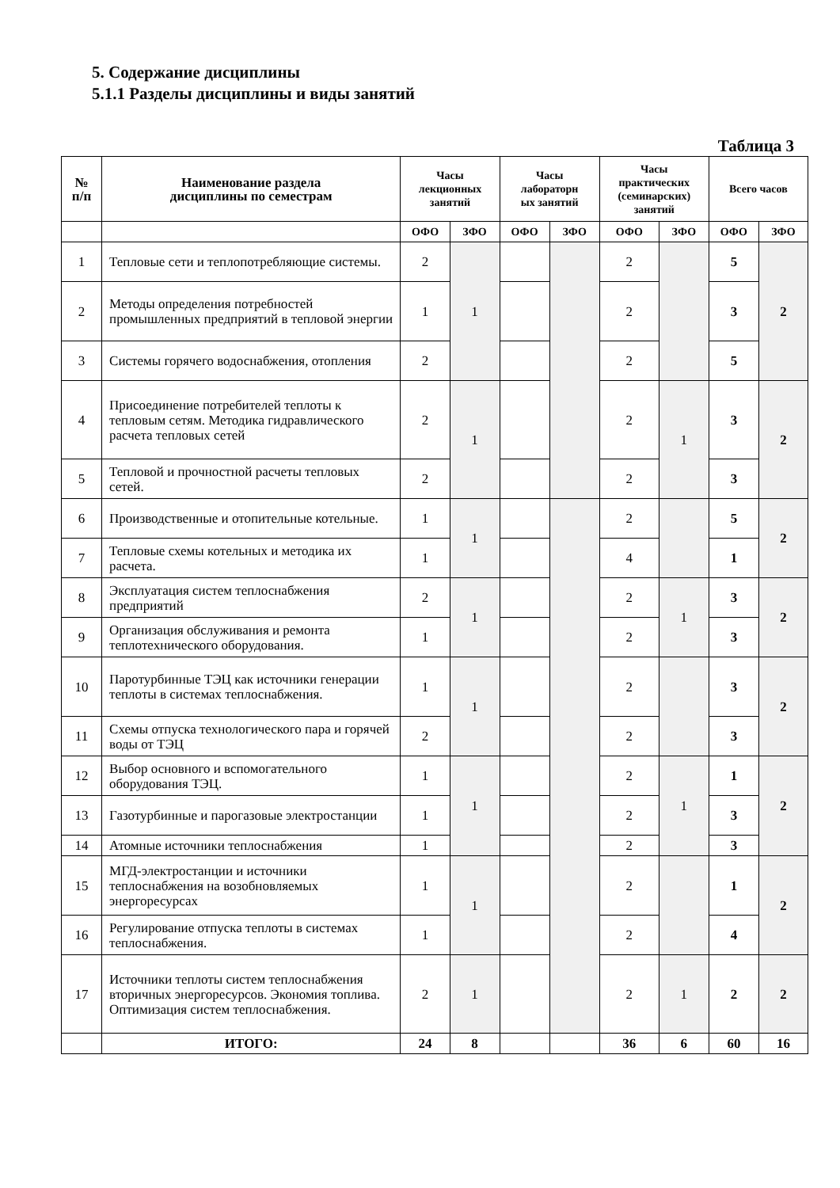5. Содержание дисциплины
5.1.1 Разделы дисциплины и виды занятий
Таблица 3
| № п/п | Наименование раздела дисциплины по семестрам | Часы лекционных занятий | | Часы лабораторн ых занятий | | Часы практических (семинарских) занятий | | Всего часов | |
| --- | --- | --- | --- | --- | --- | --- | --- | --- | --- |
| | | ОФО | ЗФО | ОФО | ЗФО | ОФО | ЗФО | ОФО | ЗФО |
| 1 | Тепловые сети и теплопотребляющие системы. | 2 | 1 | | | 2 | | 5 | 2 |
| 2 | Методы определения потребностей промышленных предприятий в тепловой энергии | 1 | | | | 2 | | 3 | |
| 3 | Системы горячего водоснабжения, отопления | 2 | | | | 2 | | 5 | |
| 4 | Присоединение потребителей теплоты к тепловым сетям. Методика гидравлического расчета тепловых сетей | 2 | 1 | | | 2 | 1 | 3 | 2 |
| 5 | Тепловой и прочностной расчеты тепловых сетей. | 2 | | | | 2 | | 3 | |
| 6 | Производственные и отопительные котельные. | 1 | 1 | | | 2 | | 5 | 2 |
| 7 | Тепловые схемы котельных и методика их расчета. | 1 | | | | 4 | | 1 | |
| 8 | Эксплуатация систем теплоснабжения предприятий | 2 | 1 | | | 2 | 1 | 3 | 2 |
| 9 | Организация обслуживания и ремонта теплотехнического оборудования. | 1 | | | | 2 | | 3 | |
| 10 | Паротурбинные ТЭЦ как источники генерации теплоты в системах теплоснабжения. | 1 | 1 | | | 2 | | 3 | 2 |
| 11 | Схемы отпуска технологического пара и горячей воды от ТЭЦ | 2 | | | | 2 | | 3 | |
| 12 | Выбор основного и вспомогательного оборудования ТЭЦ. | 1 | 1 | | | 2 | 1 | 1 | 2 |
| 13 | Газотурбинные и парогазовые электростанции | 1 | | | | 2 | | 3 | |
| 14 | Атомные источники теплоснабжения | 1 | | | | 2 | | 3 | |
| 15 | МГД-электростанции и источники теплоснабжения на возобновляемых энергоресурсах | 1 | 1 | | | 2 | | 1 | 2 |
| 16 | Регулирование отпуска теплоты в системах теплоснабжения. | 1 | | | | 2 | | 4 | |
| 17 | Источники теплоты систем теплоснабжения вторичных энергоресурсов. Экономия топлива. Оптимизация систем теплоснабжения. | 2 | 1 | | | 2 | 1 | 2 | 2 |
| | ИТОГО: | 24 | 8 | | | 36 | 6 | 60 | 16 |